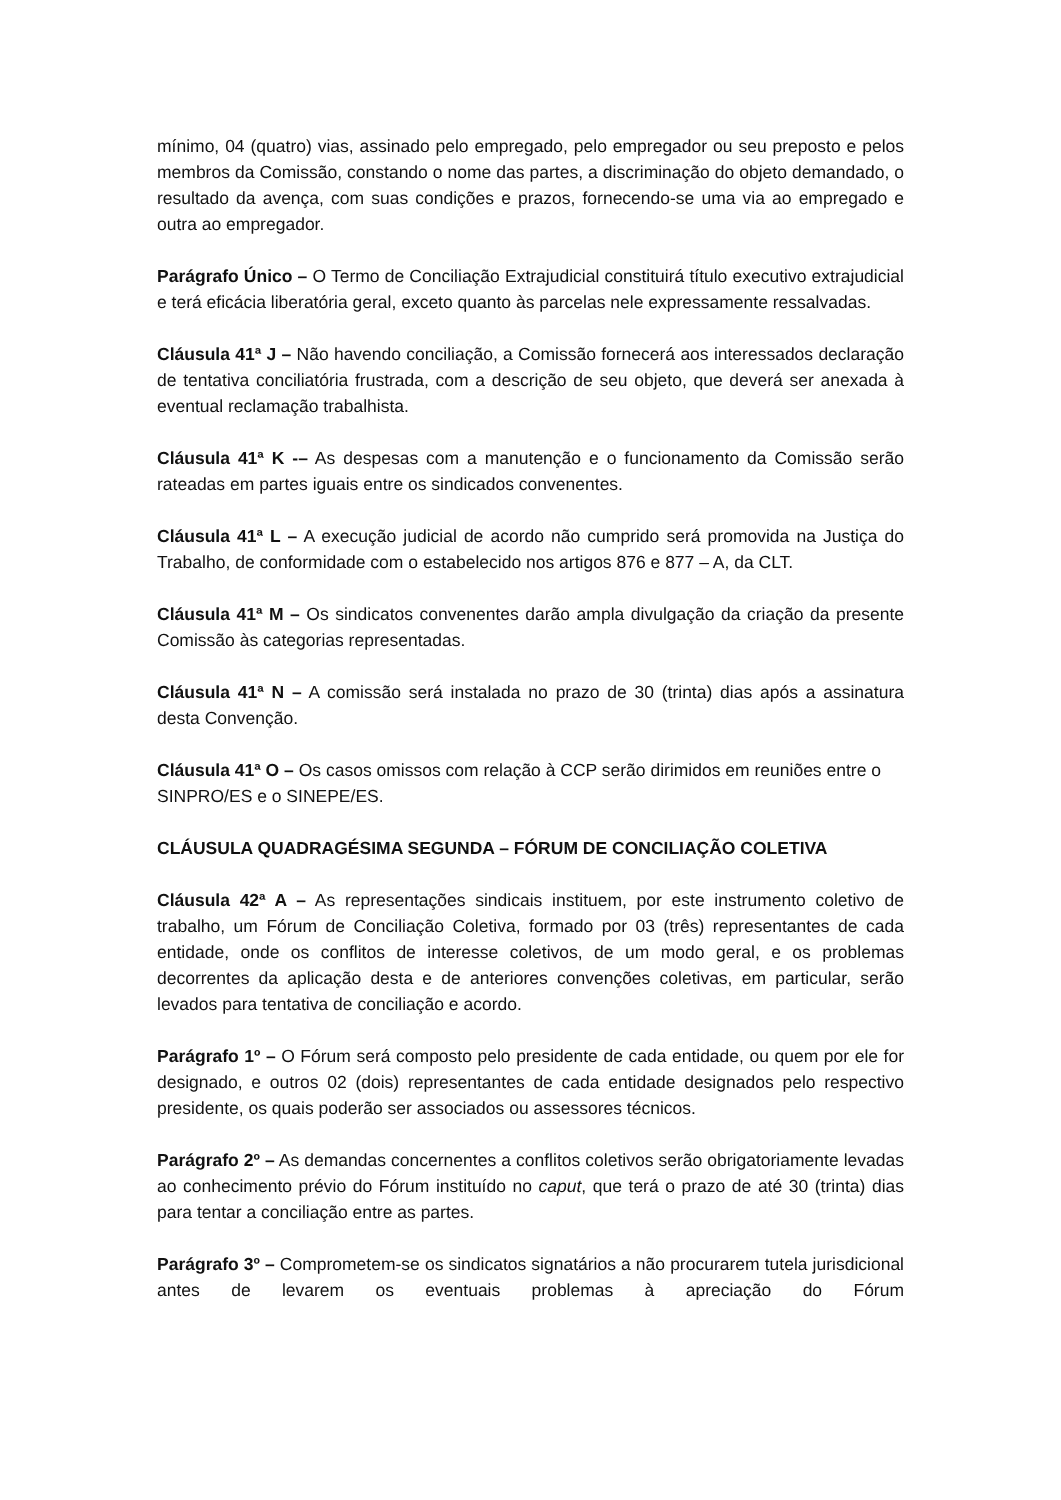mínimo, 04 (quatro) vias, assinado pelo empregado, pelo empregador ou seu preposto e pelos membros da Comissão, constando o nome das partes, a discriminação do objeto demandado, o resultado da avença, com suas condições e prazos, fornecendo-se uma via ao empregado e outra ao empregador.
Parágrafo Único – O Termo de Conciliação Extrajudicial constituirá título executivo extrajudicial e terá eficácia liberatória geral, exceto quanto às parcelas nele expressamente ressalvadas.
Cláusula 41ª J – Não havendo conciliação, a Comissão fornecerá aos interessados declaração de tentativa conciliatória frustrada, com a descrição de seu objeto, que deverá ser anexada à eventual reclamação trabalhista.
Cláusula 41ª K -– As despesas com a manutenção e o funcionamento da Comissão serão rateadas em partes iguais entre os sindicados convenentes.
Cláusula 41ª L – A execução judicial de acordo não cumprido será promovida na Justiça do Trabalho, de conformidade com o estabelecido nos artigos 876 e 877 – A, da CLT.
Cláusula 41ª M – Os sindicatos convenentes darão ampla divulgação da criação da presente Comissão às categorias representadas.
Cláusula 41ª N – A comissão será instalada no prazo de 30 (trinta) dias após a assinatura desta Convenção.
Cláusula 41ª O – Os casos omissos com relação à CCP serão dirimidos em reuniões entre o SINPRO/ES e o SINEPE/ES.
CLÁUSULA QUADRAGÉSIMA SEGUNDA – FÓRUM DE CONCILIAÇÃO COLETIVA
Cláusula 42ª A – As representações sindicais instituem, por este instrumento coletivo de trabalho, um Fórum de Conciliação Coletiva, formado por 03 (três) representantes de cada entidade, onde os conflitos de interesse coletivos, de um modo geral, e os problemas decorrentes da aplicação desta e de anteriores convenções coletivas, em particular, serão levados para tentativa de conciliação e acordo.
Parágrafo 1º – O Fórum será composto pelo presidente de cada entidade, ou quem por ele for designado, e outros 02 (dois) representantes de cada entidade designados pelo respectivo presidente, os quais poderão ser associados ou assessores técnicos.
Parágrafo 2º – As demandas concernentes a conflitos coletivos serão obrigatoriamente levadas ao conhecimento prévio do Fórum instituído no caput, que terá o prazo de até 30 (trinta) dias para tentar a conciliação entre as partes.
Parágrafo 3º – Comprometem-se os sindicatos signatários a não procurarem tutela jurisdicional antes de levarem os eventuais problemas à apreciação do Fórum